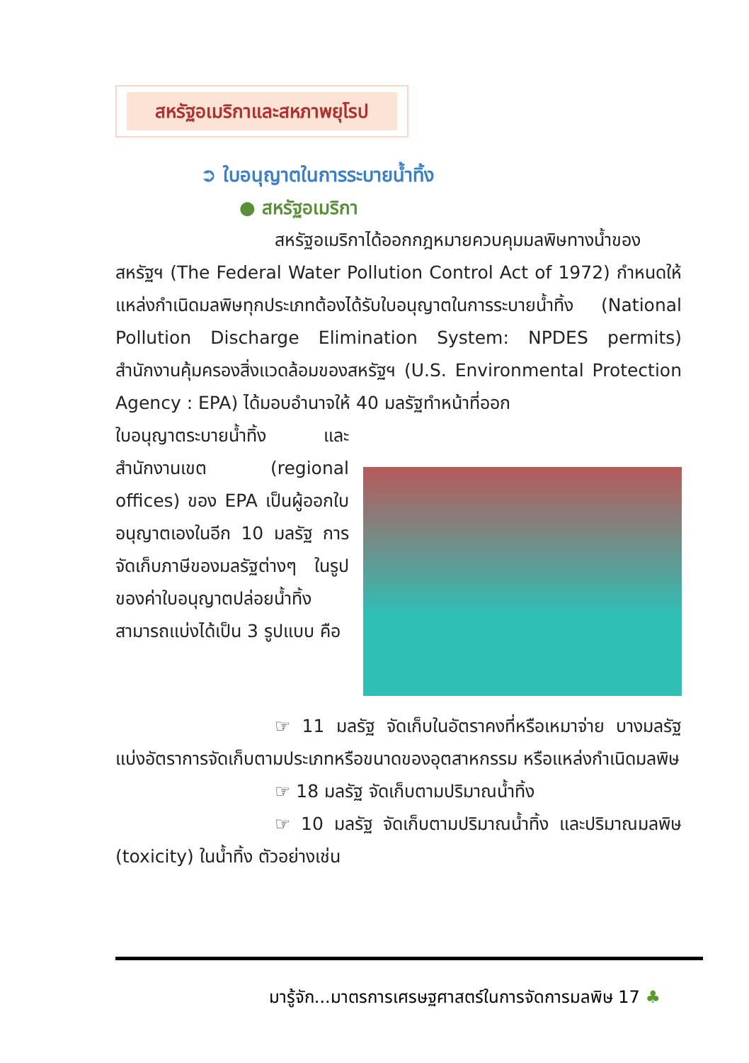สหรัฐอเมริกาและสหภาพยุโรป
➲ ใบอนุญาตในการระบายน้ำทิ้ง
● สหรัฐอเมริกา
สหรัฐอเมริกาได้ออกกฎหมายควบคุมมลพิษทางน้ำของสหรัฐฯ (The Federal Water Pollution Control Act of 1972) กำหนดให้แหล่งกำเนิดมลพิษทุกประเภทต้องได้รับใบอนุญาตในการระบายน้ำทิ้ง (National Pollution Discharge Elimination System: NPDES permits) สำนักงานคุ้มครองสิ่งแวดล้อมของสหรัฐฯ (U.S. Environmental Protection Agency : EPA) ได้มอบอำนาจให้ 40 มลรัฐทำหน้าที่ออก
ใบอนุญาตระบายน้ำทิ้ง และสำนักงานเขต (regional offices) ของ EPA เป็นผู้ออกใบอนุญาตเองในอีก 10 มลรัฐ การจัดเก็บภาษีของมลรัฐต่างๆ ในรูปของค่าใบอนุญาตปล่อยน้ำทิ้ง สามารถแบ่งได้เป็น 3 รูปแบบ คือ
☞ 11 มลรัฐ จัดเก็บในอัตราคงที่หรือเหมาจ่าย บางมลรัฐแบ่งอัตราการจัดเก็บตามประเภทหรือขนาดของอุตสาหกรรม หรือแหล่งกำเนิดมลพิษ
☞ 18 มลรัฐ จัดเก็บตามปริมาณน้ำทิ้ง
☞ 10 มลรัฐ จัดเก็บตามปริมาณน้ำทิ้ง และปริมาณมลพิษ (toxicity) ในน้ำทิ้ง ตัวอย่างเช่น
มารู้จัก...มาตรการเศรษฐศาสตร์ในการจัดการมลพิษ 17 ♣